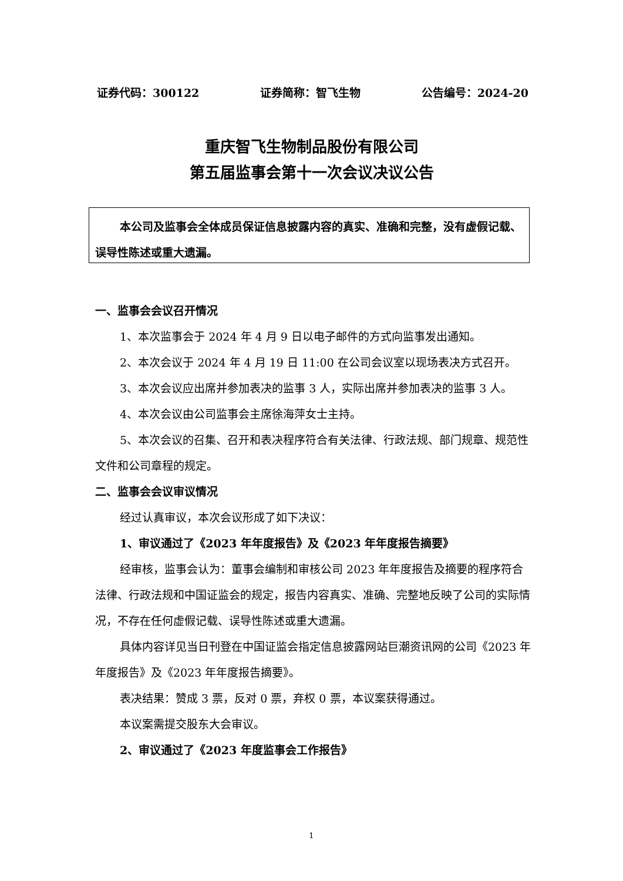证券代码：300122 证券简称：智飞生物 公告编号：2024-20
重庆智飞生物制品股份有限公司
第五届监事会第十一次会议决议公告
本公司及监事会全体成员保证信息披露内容的真实、准确和完整，没有虚假记载、误导性陈述或重大遗漏。
一、监事会会议召开情况
1、本次监事会于 2024 年 4 月 9 日以电子邮件的方式向监事发出通知。
2、本次会议于 2024 年 4 月 19 日 11:00 在公司会议室以现场表决方式召开。
3、本次会议应出席并参加表决的监事 3 人，实际出席并参加表决的监事 3 人。
4、本次会议由公司监事会主席徐海萍女士主持。
5、本次会议的召集、召开和表决程序符合有关法律、行政法规、部门规章、规范性文件和公司章程的规定。
二、监事会会议审议情况
经过认真审议，本次会议形成了如下决议：
1、审议通过了《2023 年年度报告》及《2023 年年度报告摘要》
经审核，监事会认为：董事会编制和审核公司 2023 年年度报告及摘要的程序符合法律、行政法规和中国证监会的规定，报告内容真实、准确、完整地反映了公司的实际情况，不存在任何虚假记载、误导性陈述或重大遗漏。
具体内容详见当日刊登在中国证监会指定信息披露网站巨潮资讯网的公司《2023 年年度报告》及《2023 年年度报告摘要》。
表决结果：赞成 3 票，反对 0 票，弃权 0 票，本议案获得通过。
本议案需提交股东大会审议。
2、审议通过了《2023 年度监事会工作报告》
1